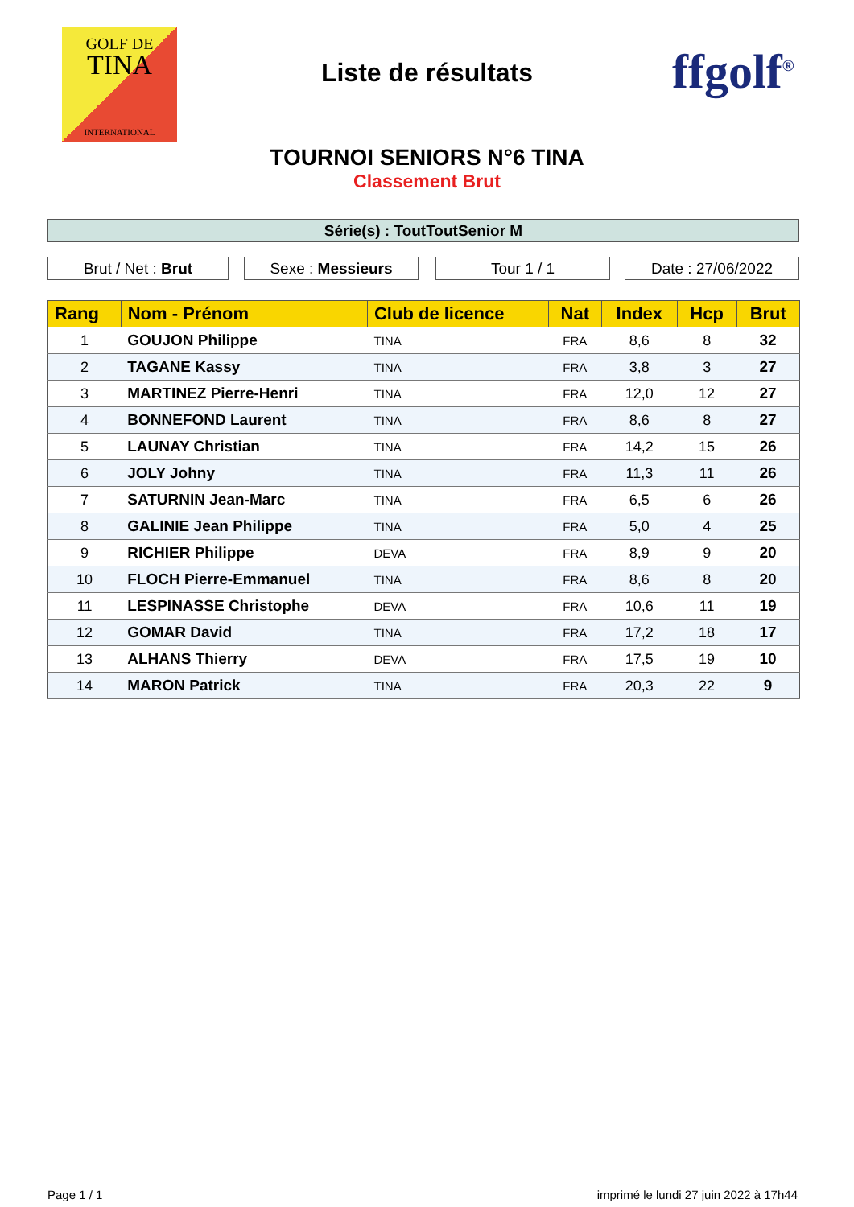GOLF DE
TINA
INTERNATIONAL
Liste de résultats ffgolf<sup>®</sup>
TOURNOI SENIORS N°6 TINA
Classement Brut
Série(s) : ToutToutSenior M
Brut / Net : Brut Sexe : Messieurs Tour 1 / 1 Date : 27/06/2022
| Rang | Nom - Prénom | Club de licence | Nat | Index | Hcp | Brut |
| --- | --- | --- | --- | --- | --- | --- |
| 1 | GOUJON Philippe | TINA | FRA | 8,6 | 8 | 32 |
| 2 | TAGANE Kassy | TINA | FRA | 3,8 | 3 | 27 |
| 3 | MARTINEZ Pierre-Henri | TINA | FRA | 12,0 | 12 | 27 |
| 4 | BONNEFOND Laurent | TINA | FRA | 8,6 | 8 | 27 |
| 5 | LAUNAY Christian | TINA | FRA | 14,2 | 15 | 26 |
| 6 | JOLY Johny | TINA | FRA | 11,3 | 11 | 26 |
| 7 | SATURNIN Jean-Marc | TINA | FRA | 6,5 | 6 | 26 |
| 8 | GALINIE Jean Philippe | TINA | FRA | 5,0 | 4 | 25 |
| 9 | RICHIER Philippe | DEVA | FRA | 8,9 | 9 | 20 |
| 10 | FLOCH Pierre-Emmanuel | TINA | FRA | 8,6 | 8 | 20 |
| 11 | LESPINASSE Christophe | DEVA | FRA | 10,6 | 11 | 19 |
| 12 | GOMAR David | TINA | FRA | 17,2 | 18 | 17 |
| 13 | ALHANS Thierry | DEVA | FRA | 17,5 | 19 | 10 |
| 14 | MARON Patrick | TINA | FRA | 20,3 | 22 | 9 |
Page 1 / 1
imprimé le lundi 27 juin 2022 à 17h44